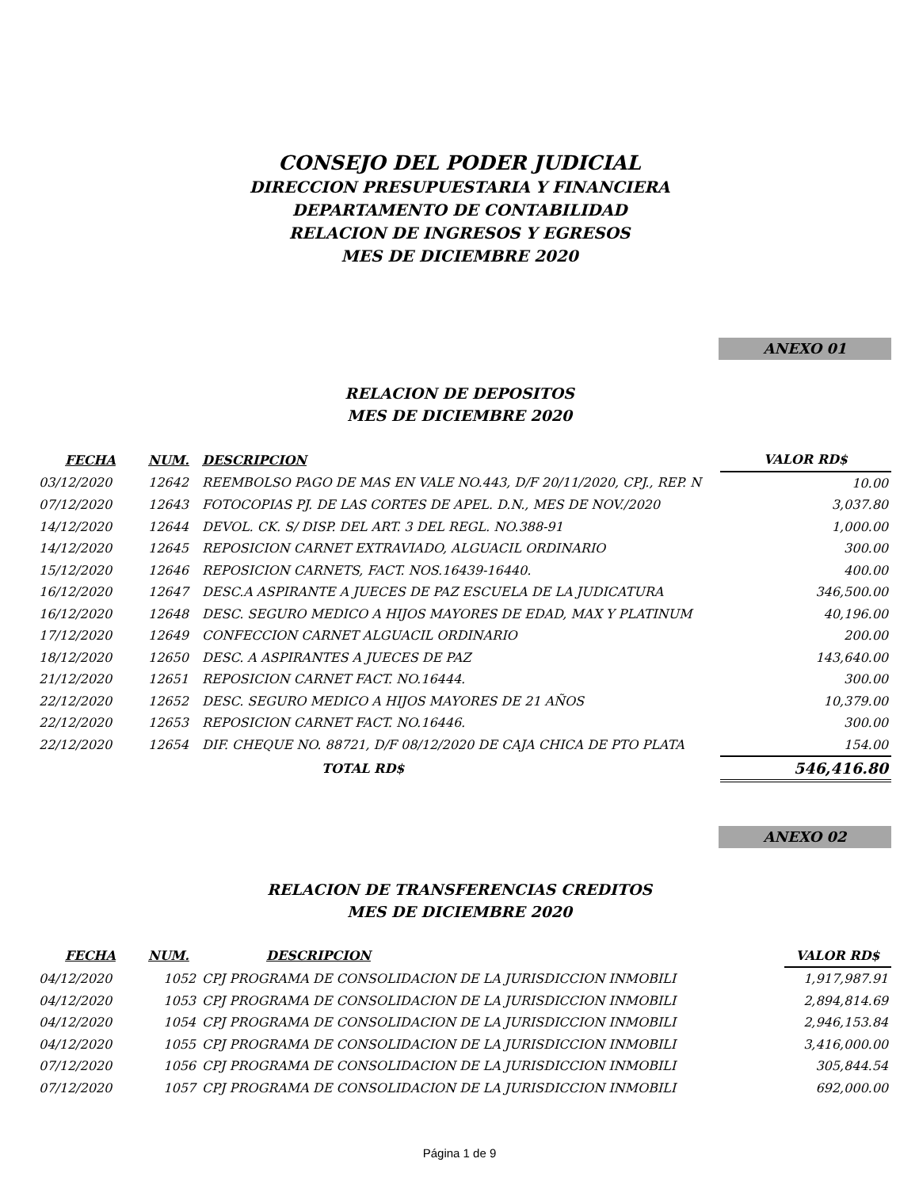CONSEJO DEL PODER JUDICIAL
DIRECCION PRESUPUESTARIA Y FINANCIERA
DEPARTAMENTO DE CONTABILIDAD
RELACION DE INGRESOS Y EGRESOS
MES DE DICIEMBRE 2020
ANEXO 01
RELACION DE DEPOSITOS
MES DE DICIEMBRE 2020
| FECHA | NUM. | DESCRIPCION | VALOR RD$ |
| --- | --- | --- | --- |
| 03/12/2020 | 12642 | REEMBOLSO PAGO DE MAS EN VALE NO.443, D/F 20/11/2020, CPJ., REP. N | 10.00 |
| 07/12/2020 | 12643 | FOTOCOPIAS PJ. DE LAS CORTES DE APEL. D.N., MES DE NOV./2020 | 3,037.80 |
| 14/12/2020 | 12644 | DEVOL. CK. S/ DISP. DEL ART. 3 DEL REGL. NO.388-91 | 1,000.00 |
| 14/12/2020 | 12645 | REPOSICION CARNET EXTRAVIADO, ALGUACIL ORDINARIO | 300.00 |
| 15/12/2020 | 12646 | REPOSICION CARNETS, FACT. NOS.16439-16440. | 400.00 |
| 16/12/2020 | 12647 | DESC.A ASPIRANTE A JUECES DE PAZ ESCUELA DE LA JUDICATURA | 346,500.00 |
| 16/12/2020 | 12648 | DESC. SEGURO MEDICO A HIJOS MAYORES DE EDAD, MAX Y PLATINUM | 40,196.00 |
| 17/12/2020 | 12649 | CONFECCION CARNET ALGUACIL ORDINARIO | 200.00 |
| 18/12/2020 | 12650 | DESC. A ASPIRANTES A JUECES DE PAZ | 143,640.00 |
| 21/12/2020 | 12651 | REPOSICION CARNET FACT. NO.16444. | 300.00 |
| 22/12/2020 | 12652 | DESC. SEGURO MEDICO A HIJOS MAYORES DE 21 AÑOS | 10,379.00 |
| 22/12/2020 | 12653 | REPOSICION CARNET FACT. NO.16446. | 300.00 |
| 22/12/2020 | 12654 | DIF. CHEQUE NO. 88721, D/F 08/12/2020 DE CAJA CHICA DE PTO PLATA | 154.00 |
| | | TOTAL RD$ | 546,416.80 |
ANEXO 02
RELACION DE TRANSFERENCIAS CREDITOS
MES DE DICIEMBRE 2020
| FECHA | NUM. | DESCRIPCION | VALOR RD$ |
| --- | --- | --- | --- |
| 04/12/2020 | 1052 | CPJ PROGRAMA DE CONSOLIDACION DE LA JURISDICCION INMOBILI | 1,917,987.91 |
| 04/12/2020 | 1053 | CPJ PROGRAMA DE CONSOLIDACION DE LA JURISDICCION INMOBILI | 2,894,814.69 |
| 04/12/2020 | 1054 | CPJ PROGRAMA DE CONSOLIDACION DE LA JURISDICCION INMOBILI | 2,946,153.84 |
| 04/12/2020 | 1055 | CPJ PROGRAMA DE CONSOLIDACION DE LA JURISDICCION INMOBILI | 3,416,000.00 |
| 07/12/2020 | 1056 | CPJ PROGRAMA DE CONSOLIDACION DE LA JURISDICCION INMOBILI | 305,844.54 |
| 07/12/2020 | 1057 | CPJ PROGRAMA DE CONSOLIDACION DE LA JURISDICCION INMOBILI | 692,000.00 |
Página 1 de 9